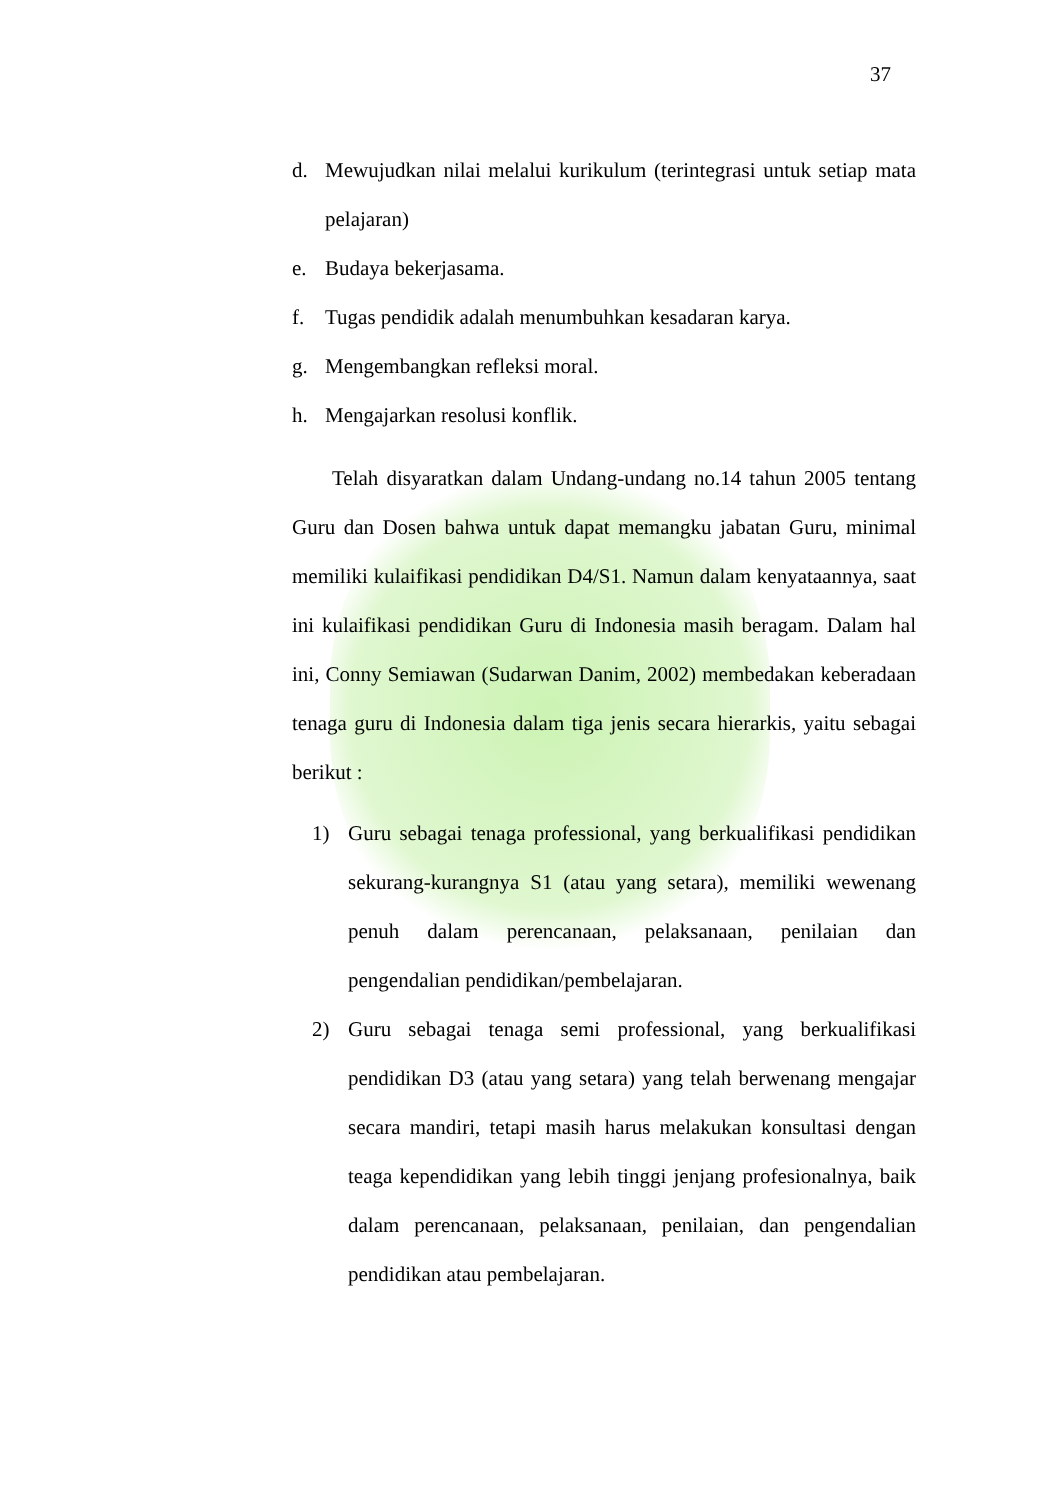37
d. Mewujudkan nilai melalui kurikulum (terintegrasi untuk setiap mata pelajaran)
e. Budaya bekerjasama.
f. Tugas pendidik adalah menumbuhkan kesadaran karya.
g. Mengembangkan refleksi moral.
h. Mengajarkan resolusi konflik.
Telah disyaratkan dalam Undang-undang no.14 tahun 2005 tentang Guru dan Dosen bahwa untuk dapat memangku jabatan Guru, minimal memiliki kulaifikasi pendidikan D4/S1. Namun dalam kenyataannya, saat ini kulaifikasi pendidikan Guru di Indonesia masih beragam. Dalam hal ini, Conny Semiawan (Sudarwan Danim, 2002) membedakan keberadaan tenaga guru di Indonesia dalam tiga jenis secara hierarkis, yaitu sebagai berikut :
1) Guru sebagai tenaga professional, yang berkualifikasi pendidikan sekurang-kurangnya S1 (atau yang setara), memiliki wewenang penuh dalam perencanaan, pelaksanaan, penilaian dan pengendalian pendidikan/pembelajaran.
2) Guru sebagai tenaga semi professional, yang berkualifikasi pendidikan D3 (atau yang setara) yang telah berwenang mengajar secara mandiri, tetapi masih harus melakukan konsultasi dengan teaga kependidikan yang lebih tinggi jenjang profesionalnya, baik dalam perencanaan, pelaksanaan, penilaian, dan pengendalian pendidikan atau pembelajaran.